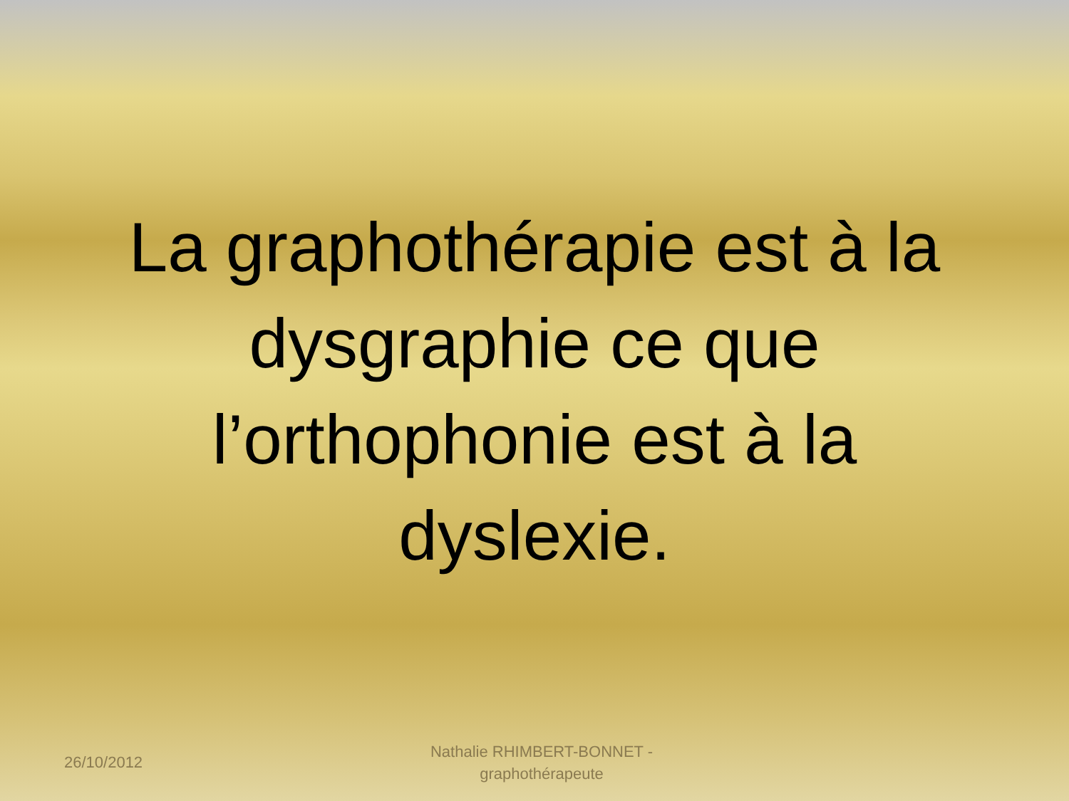La graphothérapie est à la dysgraphie ce que l’orthophonie est à la dyslexie.
26/10/2012
Nathalie RHIMBERT-BONNET - graphothérapeute